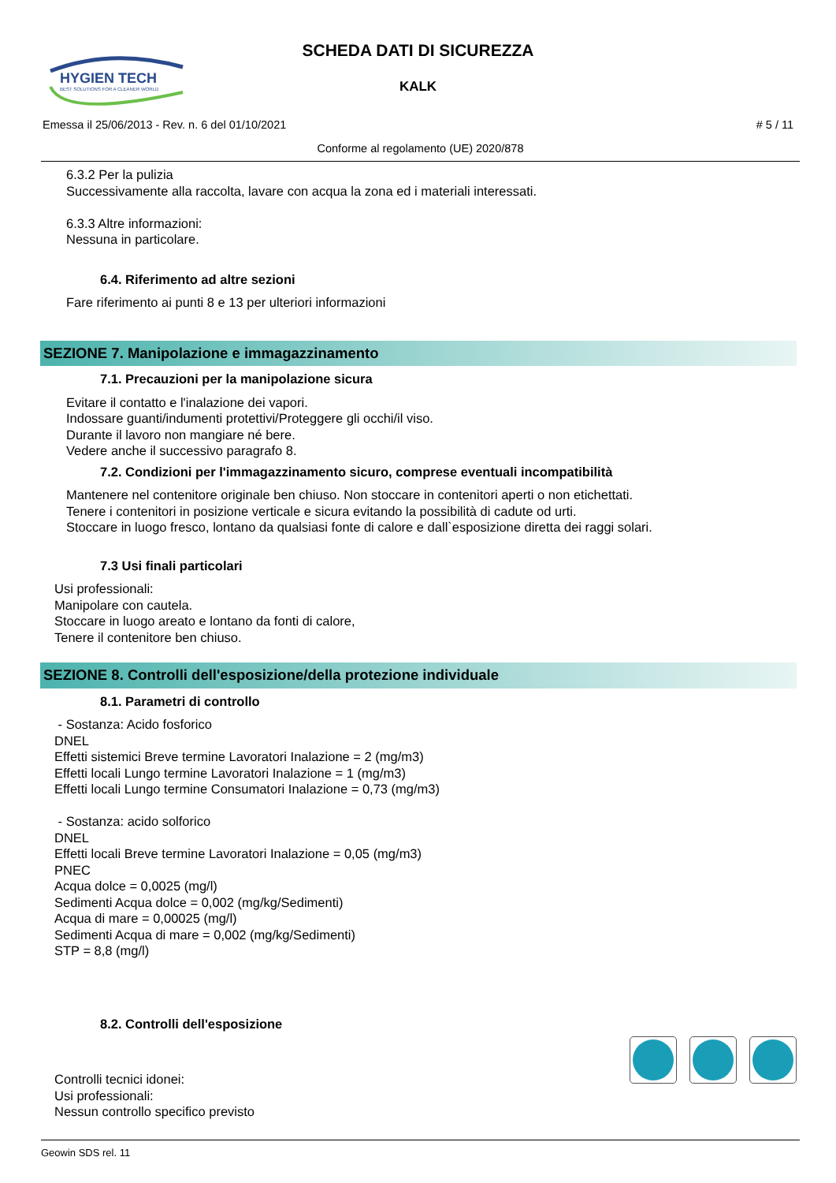HYGIEN TECH
BEST SOLUTIONS FOR A CLEANER WORLD
SCHEDA DATI DI SICUREZZA
KALK
Emessa il 25/06/2013 - Rev. n. 6 del 01/10/2021 # 5 / 11
Conforme al regolamento (UE) 2020/878
6.3.2 Per la pulizia
Successivamente alla raccolta, lavare con acqua la zona ed i materiali interessati.
6.3.3 Altre informazioni:
Nessuna in particolare.
6.4. Riferimento ad altre sezioni
Fare riferimento ai punti 8 e 13 per ulteriori informazioni
SEZIONE 7. Manipolazione e immagazzinamento
7.1. Precauzioni per la manipolazione sicura
Evitare il contatto e l'inalazione dei vapori.
Indossare guanti/indumenti protettivi/Proteggere gli occhi/il viso.
Durante il lavoro non mangiare né bere.
Vedere anche il successivo paragrafo 8.
7.2. Condizioni per l'immagazzinamento sicuro, comprese eventuali incompatibilità
Mantenere nel contenitore originale ben chiuso. Non stoccare in contenitori aperti o non etichettati.
Tenere i contenitori in posizione verticale e sicura evitando la possibilità di cadute od urti.
Stoccare in luogo fresco, lontano da qualsiasi fonte di calore e dall`esposizione diretta dei raggi solari.
7.3 Usi finali particolari
Usi professionali:
Manipolare con cautela.
Stoccare in luogo areato e lontano da fonti di calore,
Tenere il contenitore ben chiuso.
SEZIONE 8. Controlli dell'esposizione/della protezione individuale
8.1. Parametri di controllo
- Sostanza: Acido fosforico
DNEL
Effetti sistemici Breve termine Lavoratori Inalazione = 2 (mg/m3)
Effetti locali Lungo termine Lavoratori Inalazione = 1 (mg/m3)
Effetti locali Lungo termine Consumatori Inalazione = 0,73 (mg/m3)
- Sostanza: acido solforico
DNEL
Effetti locali Breve termine Lavoratori Inalazione = 0,05 (mg/m3)
PNEC
Acqua dolce = 0,0025 (mg/l)
Sedimenti Acqua dolce = 0,002 (mg/kg/Sedimenti)
Acqua di mare = 0,00025 (mg/l)
Sedimenti Acqua di mare = 0,002 (mg/kg/Sedimenti)
STP = 8,8 (mg/l)
8.2. Controlli dell'esposizione
Controlli tecnici idonei:
Usi professionali:
Nessun controllo specifico previsto
Geowin SDS rel. 11